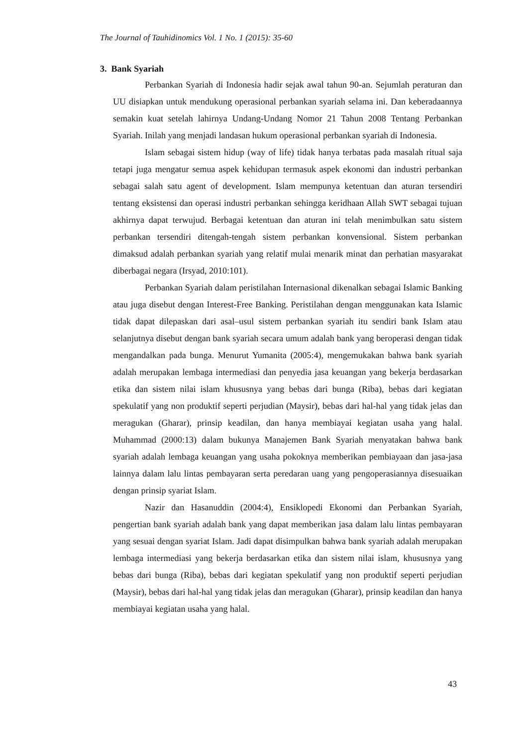The Journal of Tauhidinomics Vol. 1 No. 1 (2015): 35-60
3. Bank Syariah
Perbankan Syariah di Indonesia hadir sejak awal tahun 90-an. Sejumlah peraturan dan UU disiapkan untuk mendukung operasional perbankan syariah selama ini. Dan keberadaannya semakin kuat setelah lahirnya Undang-Undang Nomor 21 Tahun 2008 Tentang Perbankan Syariah. Inilah yang menjadi landasan hukum operasional perbankan syariah di Indonesia.
Islam sebagai sistem hidup (way of life) tidak hanya terbatas pada masalah ritual saja tetapi juga mengatur semua aspek kehidupan termasuk aspek ekonomi dan industri perbankan sebagai salah satu agent of development. Islam mempunya ketentuan dan aturan tersendiri tentang eksistensi dan operasi industri perbankan sehingga keridhaan Allah SWT sebagai tujuan akhirnya dapat terwujud. Berbagai ketentuan dan aturan ini telah menimbulkan satu sistem perbankan tersendiri ditengah-tengah sistem perbankan konvensional. Sistem perbankan dimaksud adalah perbankan syariah yang relatif mulai menarik minat dan perhatian masyarakat diberbagai negara (Irsyad, 2010:101).
Perbankan Syariah dalam peristilahan Internasional dikenalkan sebagai Islamic Banking atau juga disebut dengan Interest-Free Banking. Peristilahan dengan menggunakan kata Islamic tidak dapat dilepaskan dari asal–usul sistem perbankan syariah itu sendiri bank Islam atau selanjutnya disebut dengan bank syariah secara umum adalah bank yang beroperasi dengan tidak mengandalkan pada bunga. Menurut Yumanita (2005:4), mengemukakan bahwa bank syariah adalah merupakan lembaga intermediasi dan penyedia jasa keuangan yang bekerja berdasarkan etika dan sistem nilai islam khususnya yang bebas dari bunga (Riba), bebas dari kegiatan spekulatif yang non produktif seperti perjudian (Maysir), bebas dari hal-hal yang tidak jelas dan meragukan (Gharar), prinsip keadilan, dan hanya membiayai kegiatan usaha yang halal. Muhammad (2000:13) dalam bukunya Manajemen Bank Syariah menyatakan bahwa bank syariah adalah lembaga keuangan yang usaha pokoknya memberikan pembiayaan dan jasa-jasa lainnya dalam lalu lintas pembayaran serta peredaran uang yang pengoperasiannya disesuaikan dengan prinsip syariat Islam.
Nazir dan Hasanuddin (2004:4), Ensiklopedi Ekonomi dan Perbankan Syariah, pengertian bank syariah adalah bank yang dapat memberikan jasa dalam lalu lintas pembayaran yang sesuai dengan syariat Islam. Jadi dapat disimpulkan bahwa bank syariah adalah merupakan lembaga intermediasi yang bekerja berdasarkan etika dan sistem nilai islam, khususnya yang bebas dari bunga (Riba), bebas dari kegiatan spekulatif yang non produktif seperti perjudian (Maysir), bebas dari hal-hal yang tidak jelas dan meragukan (Gharar), prinsip keadilan dan hanya membiayai kegiatan usaha yang halal.
43